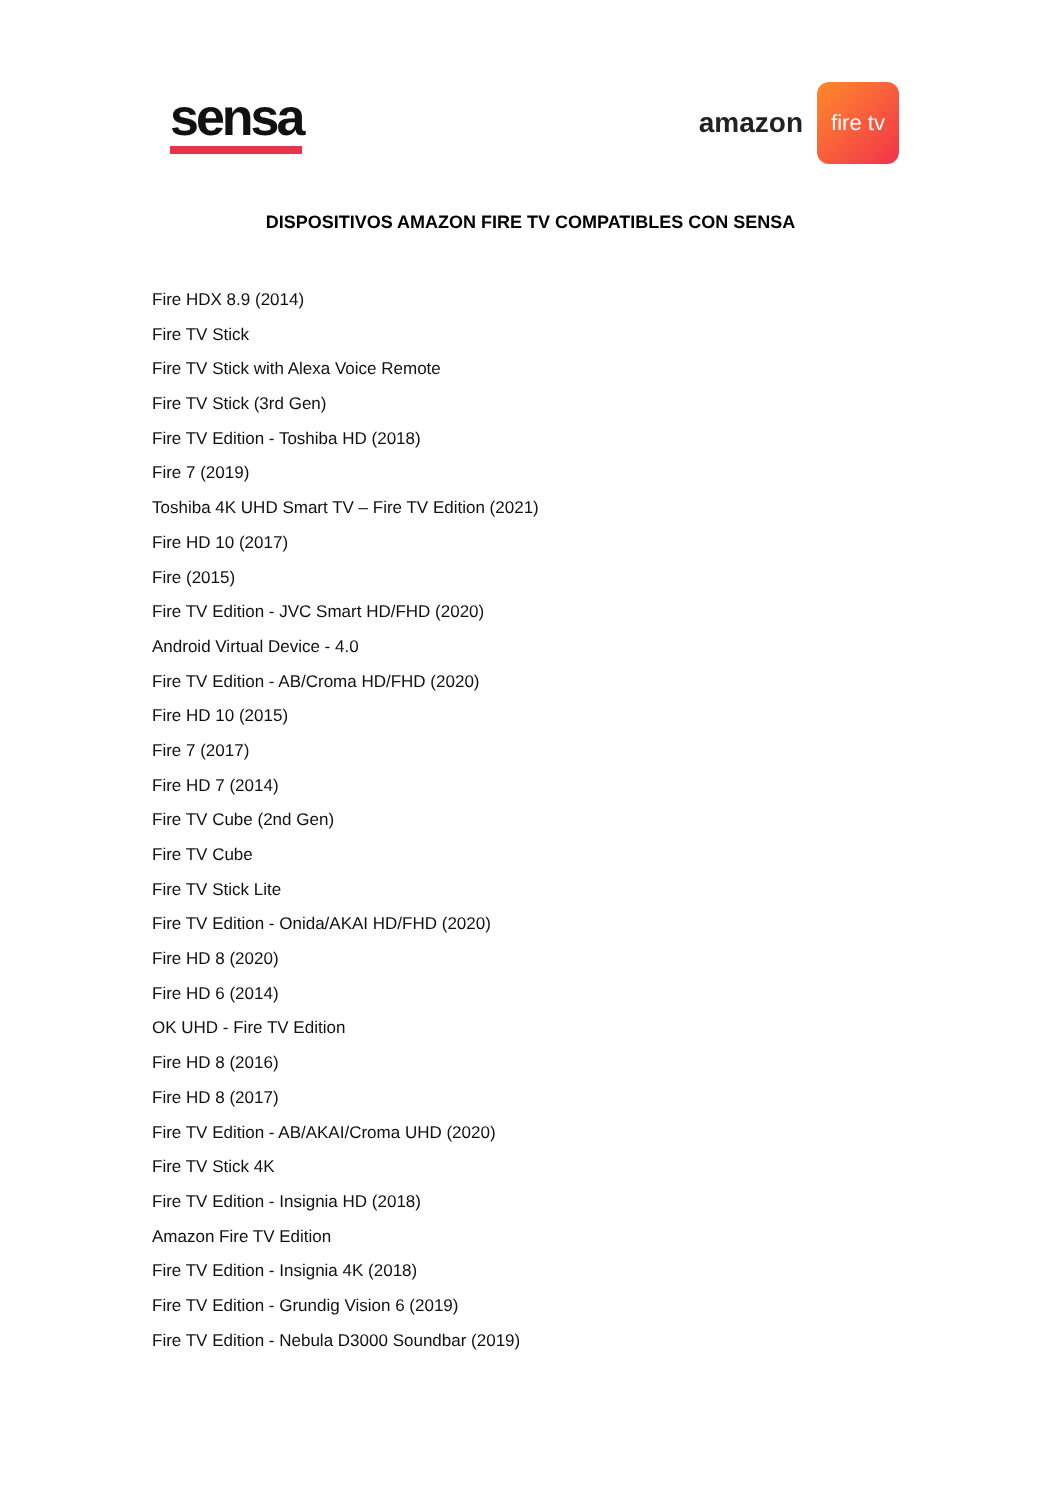sensa
amazon
fire tv
DISPOSITIVOS AMAZON FIRE TV COMPATIBLES CON SENSA
Fire HDX 8.9 (2014)
Fire TV Stick
Fire TV Stick with Alexa Voice Remote
Fire TV Stick (3rd Gen)
Fire TV Edition - Toshiba HD (2018)
Fire 7 (2019)
Toshiba 4K UHD Smart TV – Fire TV Edition (2021)
Fire HD 10 (2017)
Fire (2015)
Fire TV Edition - JVC Smart HD/FHD (2020)
Android Virtual Device - 4.0
Fire TV Edition - AB/Croma HD/FHD (2020)
Fire HD 10 (2015)
Fire 7 (2017)
Fire HD 7 (2014)
Fire TV Cube (2nd Gen)
Fire TV Cube
Fire TV Stick Lite
Fire TV Edition - Onida/AKAI HD/FHD (2020)
Fire HD 8 (2020)
Fire HD 6 (2014)
OK UHD - Fire TV Edition
Fire HD 8 (2016)
Fire HD 8 (2017)
Fire TV Edition - AB/AKAI/Croma UHD (2020)
Fire TV Stick 4K
Fire TV Edition - Insignia HD (2018)
Amazon Fire TV Edition
Fire TV Edition - Insignia 4K (2018)
Fire TV Edition - Grundig Vision 6 (2019)
Fire TV Edition - Nebula D3000 Soundbar (2019)